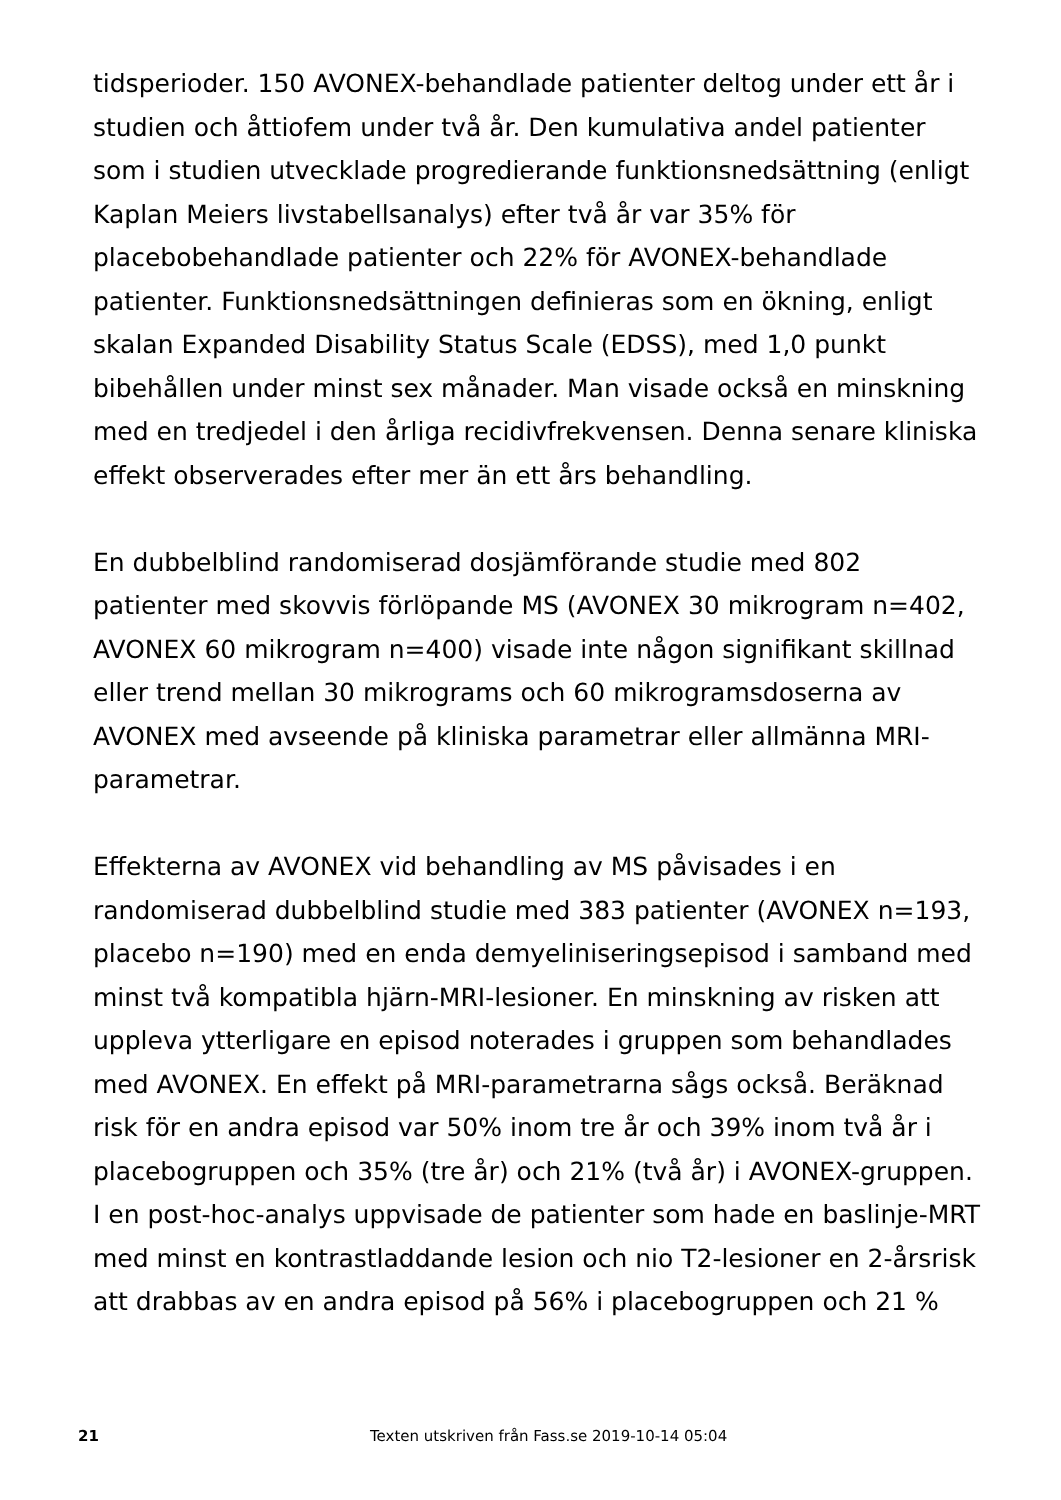tidsperioder. 150 AVONEX-behandlade patienter deltog under ett år i studien och åttiofem under två år. Den kumulativa andel patienter som i studien utvecklade progredierande funktionsnedsättning (enligt Kaplan Meiers livstabellsanalys) efter två år var 35% för placebobehandlade patienter och 22% för AVONEX-behandlade patienter. Funktionsnedsättningen definieras som en ökning, enligt skalan Expanded Disability Status Scale (EDSS), med 1,0 punkt bibehållen under minst sex månader. Man visade också en minskning med en tredjedel i den årliga recidivfrekvensen. Denna senare kliniska effekt observerades efter mer än ett års behandling.
En dubbelblind randomiserad dosjämförande studie med 802 patienter med skovvis förlöpande MS (AVONEX 30 mikrogram n=402, AVONEX 60 mikrogram n=400) visade inte någon signifikant skillnad eller trend mellan 30 mikrograms och 60 mikrogramsdoserna av AVONEX med avseende på kliniska parametrar eller allmänna MRI-parametrar.
Effekterna av AVONEX vid behandling av MS påvisades i en randomiserad dubbelblind studie med 383 patienter (AVONEX n=193, placebo n=190) med en enda demyeliniseringsepisod i samband med minst två kompatibla hjärn-MRI-lesioner. En minskning av risken att uppleva ytterligare en episod noterades i gruppen som behandlades med AVONEX. En effekt på MRI-parametrarna sågs också. Beräknad risk för en andra episod var 50% inom tre år och 39% inom två år i placebogruppen och 35% (tre år) och 21% (två år) i AVONEX-gruppen. I en post-hoc-analys uppvisade de patienter som hade en baslinje-MRT med minst en kontrastladdande lesion och nio T2-lesioner en 2-årsrisk att drabbas av en andra episod på 56% i placebogruppen och 21 %
21 Texten utskriven från Fass.se 2019-10-14 05:04